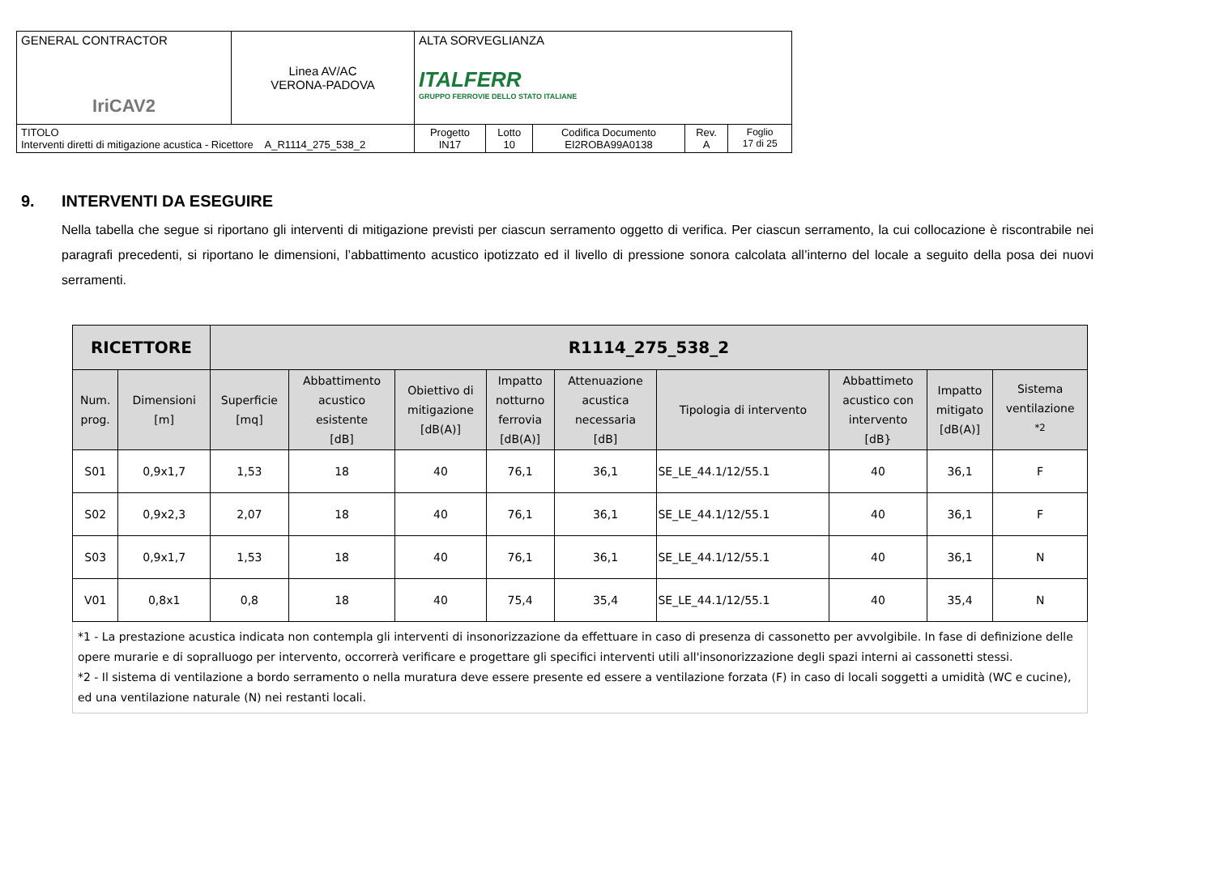| GENERAL CONTRACTOR IriCAV2 | Linea AV/AC VERONA-PADOVA | ALTA SORVEGLIANZA ITALFERR GRUPPO FERROVIE DELLO STATO ITALIANE | | | | |
| TITOLO Interventi diretti di mitigazione acustica - Ricettore A_R1114_275_538_2 | | Progetto IN17 | Lotto 10 | Codifica Documento EI2ROBA99A0138 | Rev. A | Foglio 17 di 25 |
9. INTERVENTI DA ESEGUIRE
Nella tabella che segue si riportano gli interventi di mitigazione previsti per ciascun serramento oggetto di verifica. Per ciascun serramento, la cui collocazione è riscontrabile nei paragrafi precedenti, si riportano le dimensioni, l’abbattimento acustico ipotizzato ed il livello di pressione sonora calcolata all’interno del locale a seguito della posa dei nuovi serramenti.
| RICETTORE | | R1114_275_538_2 | | | | | | | | |
| --- | --- | --- | --- | --- | --- | --- | --- | --- | --- | --- |
| Num. prog. | Dimensioni [m] | Superficie [mq] | Abbattimento acustico esistente [dB] | Obiettivo di mitigazione [dB(A)] | Impatto notturno ferrovia [dB(A)] | Attenuazione acustica necessaria [dB] | Tipologia di intervento | Abbattimeto acustico con intervento [dB} | Impatto mitigato [dB(A)] | Sistema ventilazione <sup>*2</sup> |
| S01 | 0,9x1,7 | 1,53 | 18 | 40 | 76,1 | 36,1 | SE_LE_44.1/12/55.1 | 40 | 36,1 | F |
| S02 | 0,9x2,3 | 2,07 | 18 | 40 | 76,1 | 36,1 | SE_LE_44.1/12/55.1 | 40 | 36,1 | F |
| S03 | 0,9x1,7 | 1,53 | 18 | 40 | 76,1 | 36,1 | SE_LE_44.1/12/55.1 | 40 | 36,1 | N |
| V01 | 0,8x1 | 0,8 | 18 | 40 | 75,4 | 35,4 | SE_LE_44.1/12/55.1 | 40 | 35,4 | N |
*1 - La prestazione acustica indicata non contempla gli interventi di insonorizzazione da effettuare in caso di presenza di cassonetto per avvolgibile. In fase di definizione delle opere murarie e di sopralluogo per intervento, occorrerà verificare e progettare gli specifici interventi utili all'insonorizzazione degli spazi interni ai cassonetti stessi.
*2 - Il sistema di ventilazione a bordo serramento o nella muratura deve essere presente ed essere a ventilazione forzata (F) in caso di locali soggetti a umidità (WC e cucine), ed una ventilazione naturale (N) nei restanti locali.